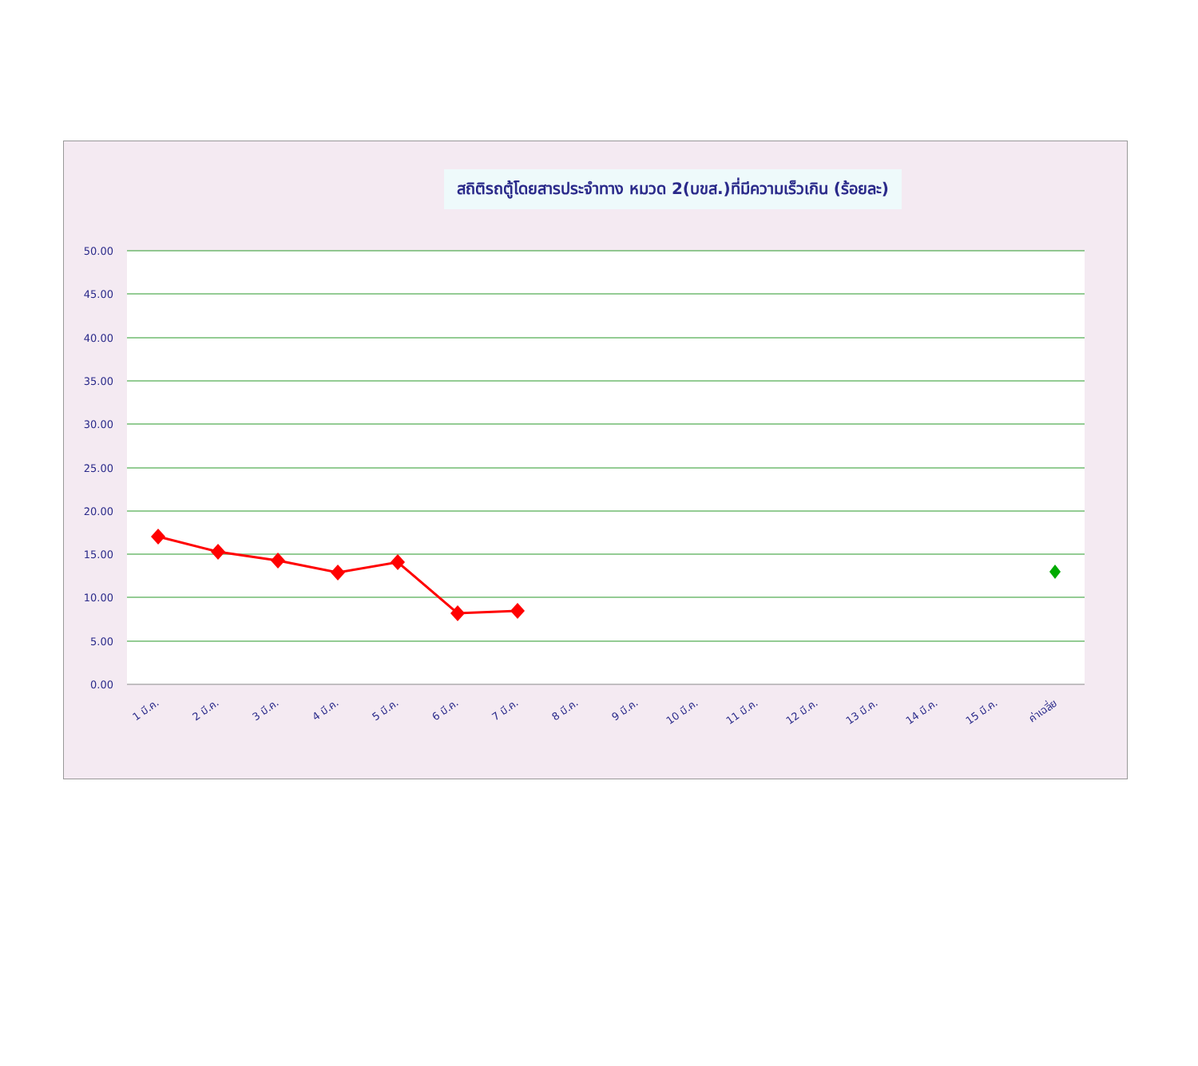สถิติรถตู้โดยสารประจำทาง หมวด 2(บขส.)ที่มีความเร็วเกิน (ร้อยละ)
50.00
45.00
40.00
35.00
30.00
25.00
20.00
15.00
10.00
5.00
0.00
1 มี.ค.
2 มี.ค.
3 มี.ค.
4 มี.ค.
5 มี.ค.
6 มี.ค.
7 มี.ค.
8 มี.ค.
9 มี.ค.
10 มี.ค.
11 มี.ค.
12 มี.ค.
13 มี.ค.
14 มี.ค.
15 มี.ค.
ค่าเฉลี่ย